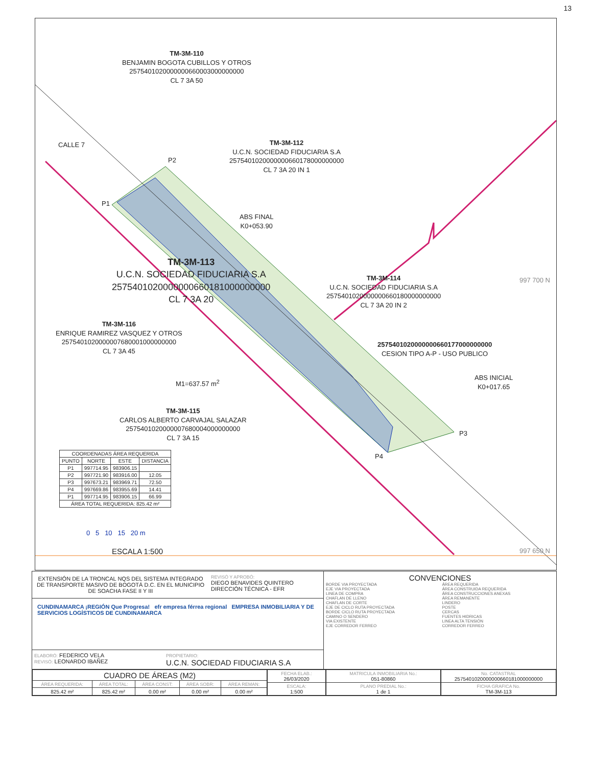13
TM-3M-110
BENJAMIN BOGOTA CUBILLOS Y OTROS
2575401020000000660003000000000
CL 7 3A 50
CALLE 7
TM-3M-112
U.C.N. SOCIEDAD FIDUCIARIA S.A
2575401020000000660178000000000
CL 7 3A 20 IN 1
P2
P1
ABS FINAL
K0+053.90
TM-3M-113
U.C.N. SOCIEDAD FIDUCIARIA S.A
2575401020000000660181000000000
CL 7 3A 20
TM-3M-114
U.C.N. SOCIEDAD FIDUCIARIA S.A
2575401020000000660180000000000
CL 7 3A 20 IN 2
997 700 N
TM-3M-116
ENRIQUE RAMIREZ VASQUEZ Y OTROS
2575401020000007680001000000000
CL 7 3A 45
2575401020000000660177000000000
CESION TIPO A-P - USO PUBLICO
M1=637.57 m<sup>2</sup>
ABS INICIAL
K0+017.65
TM-3M-115
CARLOS ALBERTO CARVAJAL SALAZAR
2575401020000007680004000000000
CL 7 3A 15
P3
P4
| COORDENADAS ÁREA REQUERIDA | | | |
| --- | --- | --- | --- |
| PUNTO | NORTE | ESTE | DISTANCIA |
| P1 | 997714.95 | 983906.15 | |
| P2 | 997721.90 | 983916.00 | 12.05 |
| P3 | 997673.21 | 983969.71 | 72.50 |
| P4 | 997669.86 | 983955.69 | 14.41 |
| P1 | 997714.95 | 983906.15 | 66.99 |
| ÁREA TOTAL REQUERIDA: 825.42 m² | | | |
0 5 10 15 20 m
ESCALA 1:500 997 650 N
EXTENSIÓN DE LA TRONCAL NQS DEL SISTEMA INTEGRADO DE TRANSPORTE MASIVO DE BOGOTÁ D.C. EN EL MUNICIPIO DE SOACHA FASE II Y III
REVISÓ Y APROBÓ:
DIEGO BENAVIDES QUINTERO
DIRECCIÓN TÉCNICA - EFR
CUNDINAMARCA ¡REGIÓN Que Progresa! efr empresa férrea regional EMPRESA INMOBILIARIA Y DE SERVICIOS LOGÍSTICOS DE CUNDINAMARCA
ELABORÓ: FEDERICO VELA
REVISÓ: LEONARDO IBAÑEZ
PROPIETARIO:
U.C.N. SOCIEDAD FIDUCIARIA S.A
CONVENCIONES
BORDE VIA PROYECTADA
EJE VIA PROYECTADA
LINEA DE COMPRA
CHAFLAN DE LLENO
CHAFLAN DE CORTE
EJE DE CICLO RUTA PROYECTADA
BORDE CICLO RUTA PROYECTADA
CAMINO O SENDERO
VIA EXISTENTE
EJE CORREDOR FERREO
ÁREA REQUERIDA
ÁREA CONSTRUIDA REQUERIDA
ÁREA CONSTRUCCIONES ANEXAS
ÁREA REMANENTE
LINDERO
POSTE
CERCAS
FUENTES HIDRICAS
LINEA ALTA TENSIÓN
CORREDOR FERREO
| CUADRO DE ÁREAS (M2) | | | | |
| ÁREA REQUERIDA: | ÁREA TOTAL: | ÁREA CONST: | ÁREA SOBR: | ÁREA REMAN: |
| 825.42 m² | 825.42 m² | 0.00 m² | 0.00 m² | 0.00 m² |
| FECHA ELAB.: 26/03/2020 |
| ESCALA: 1:500 |
| MATRICULA INMOBILIARIA No.: 051-80860 |
| PLANO PREDIAL No.: 1 de 1 |
| No. CATASTRAL 2575401020000000660181000000000 |
| FICHA GRAFICA No. TM-3M-113 |